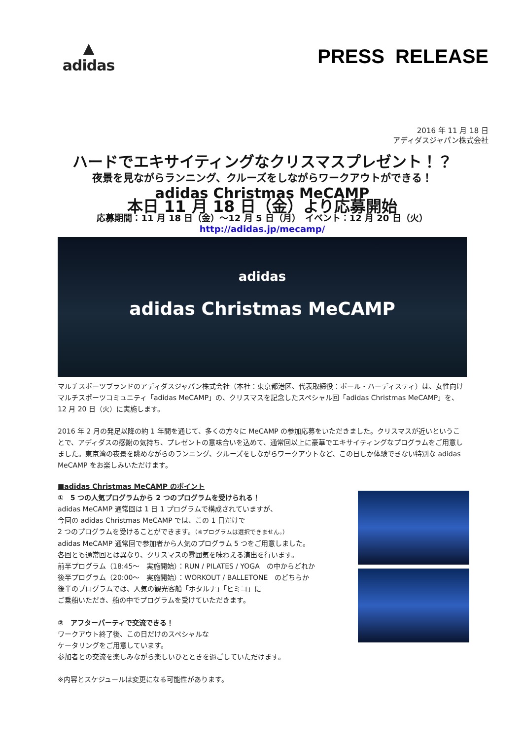▲
adidas
PRESS RELEASE
2016 年 11 月 18 日
アディダスジャパン株式会社
ハードでエキサイティングなクリスマスプレゼント！？
夜景を見ながらランニング、クルーズをしながらワークアウトができる！
adidas Christmas MeCAMP
本日 11 月 18 日（金）より応募開始
応募期間：11 月 18 日（金）～12 月 5 日（月）　イベント：12 月 20 日（火）
http://adidas.jp/mecamp/
adidas
adidas Christmas MeCAMP
マルチスポーツブランドのアディダスジャパン株式会社（本社：東京都港区、代表取締役：ポール・ハーディスティ）は、女性向けマルチスポーツコミュニティ「adidas MeCAMP」の、クリスマスを記念したスペシャル回「adidas Christmas MeCAMP」を、12 月 20 日（火）に実施します。
2016 年 2 月の発足以降の約 1 年間を通じて、多くの方々に MeCAMP の参加応募をいただきました。クリスマスが近いということで、アディダスの感謝の気持ち、プレゼントの意味合いを込めて、通常回以上に豪華でエキサイティングなプログラムをご用意しました。東京湾の夜景を眺めながらのランニング、クルーズをしながらワークアウトなど、この日しか体験できない特別な adidas MeCAMP をお楽しみいただけます。
■adidas Christmas MeCAMP のポイント
①　5 つの人気プログラムから 2 つのプログラムを受けられる！
adidas MeCAMP 通常回は 1 日 1 プログラムで構成されていますが、
今回の adidas Christmas MeCAMP では、この 1 日だけで
2 つのプログラムを受けることができます。（※プログラムは選択できません。）
adidas MeCAMP 通常回で参加者から人気のプログラム 5 つをご用意しました。
各回とも通常回とは異なり、クリスマスの雰囲気を味わえる演出を行います。
前半プログラム（18:45～　実施開始）：RUN / PILATES / YOGA　の中からどれか
後半プログラム（20:00～　実施開始）：WORKOUT / BALLETONE　のどちらか
後半のプログラムでは、人気の観光客船「ホタルナ」「ヒミコ」に
ご乗船いただき、船の中でプログラムを受けていただきます。
②　アフターパーティで交流できる！
ワークアウト終了後、この日だけのスペシャルな
ケータリングをご用意しています。
参加者との交流を楽しみながら楽しいひとときを過ごしていただけます。
※内容とスケジュールは変更になる可能性があります。